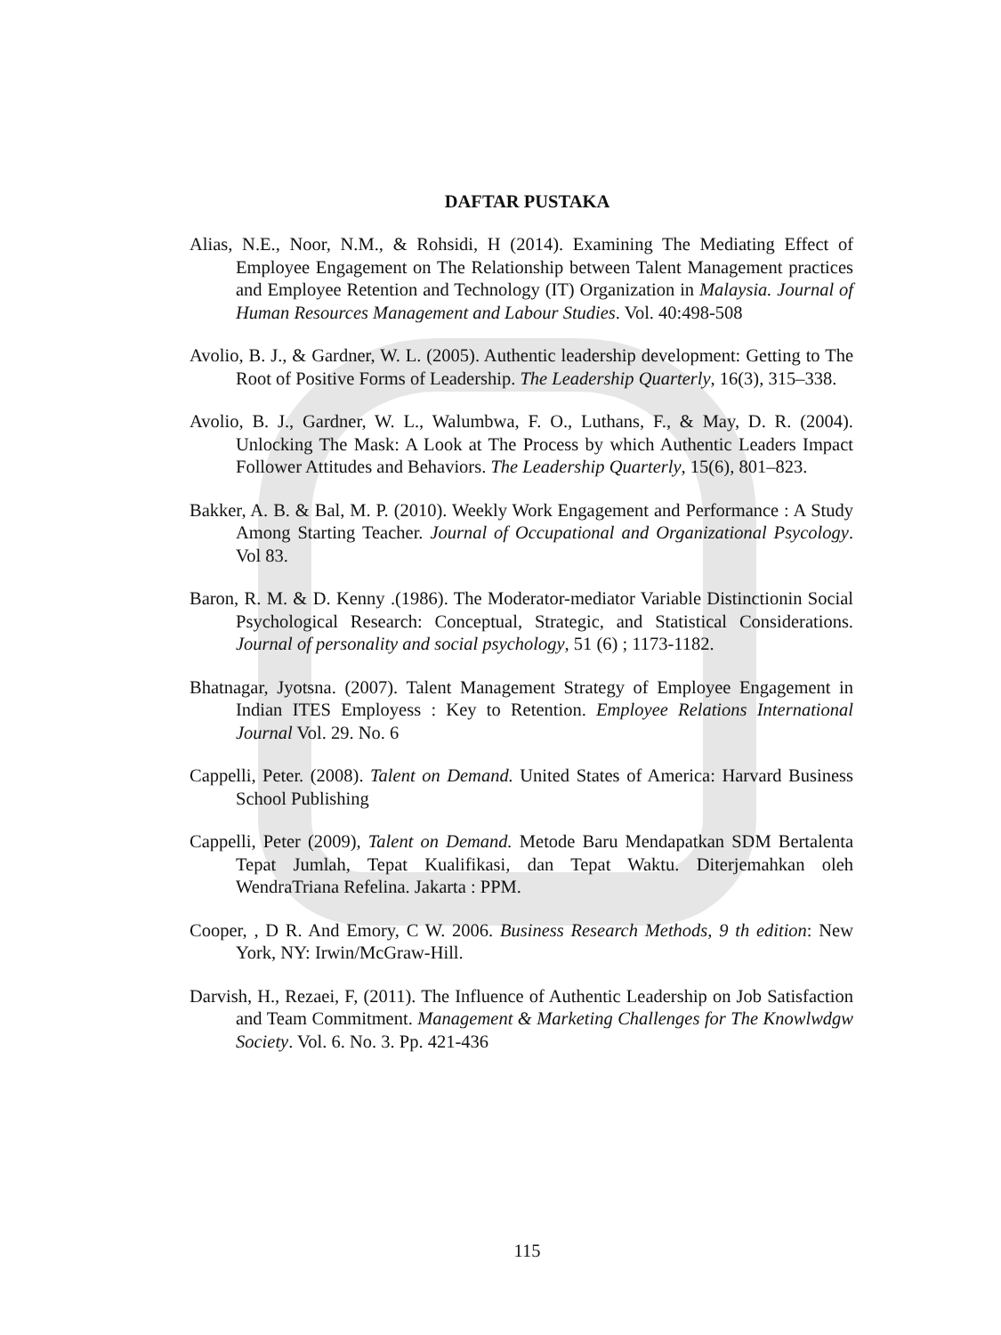DAFTAR PUSTAKA
Alias, N.E., Noor, N.M., & Rohsidi, H (2014). Examining The Mediating Effect of Employee Engagement on The Relationship between Talent Management practices and Employee Retention and Technology (IT) Organization in Malaysia. Journal of Human Resources Management and Labour Studies. Vol. 40:498-508
Avolio, B. J., & Gardner, W. L. (2005). Authentic leadership development: Getting to The Root of Positive Forms of Leadership. The Leadership Quarterly, 16(3), 315–338.
Avolio, B. J., Gardner, W. L., Walumbwa, F. O., Luthans, F., & May, D. R. (2004). Unlocking The Mask: A Look at The Process by which Authentic Leaders Impact Follower Attitudes and Behaviors. The Leadership Quarterly, 15(6), 801–823.
Bakker, A. B. & Bal, M. P. (2010). Weekly Work Engagement and Performance : A Study Among Starting Teacher. Journal of Occupational and Organizational Psycology. Vol 83.
Baron, R. M. & D. Kenny .(1986). The Moderator-mediator Variable Distinctionin Social Psychological Research: Conceptual, Strategic, and Statistical Considerations. Journal of personality and social psychology, 51 (6) ; 1173-1182.
Bhatnagar, Jyotsna. (2007). Talent Management Strategy of Employee Engagement in Indian ITES Employess : Key to Retention. Employee Relations International Journal Vol. 29. No. 6
Cappelli, Peter. (2008). Talent on Demand. United States of America: Harvard Business School Publishing
Cappelli, Peter (2009), Talent on Demand. Metode Baru Mendapatkan SDM Bertalenta Tepat Jumlah, Tepat Kualifikasi, dan Tepat Waktu. Diterjemahkan oleh WendraTriana Refelina. Jakarta : PPM.
Cooper, , D R. And Emory, C W. 2006. Business Research Methods, 9 th edition: New York, NY: Irwin/McGraw-Hill.
Darvish, H., Rezaei, F, (2011). The Influence of Authentic Leadership on Job Satisfaction and Team Commitment. Management & Marketing Challenges for The Knowlwdgw Society. Vol. 6. No. 3. Pp. 421-436
115